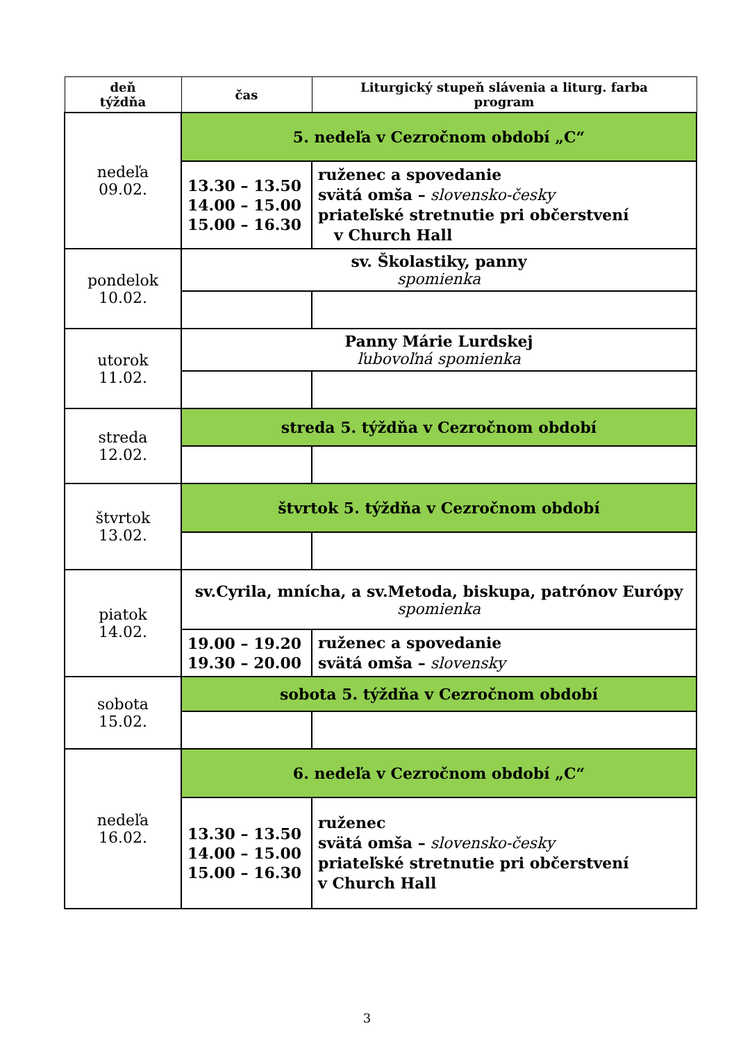| deň týždňa | čas | Liturgický stupeň slávenia a liturg. farba program |
| --- | --- | --- |
| nedeľa 09.02. | 5. nedeľa v Cezročnom období „C“ | |
| | 13.30 – 13.50 14.00 – 15.00 15.00 – 16.30 | ruženec a spovedanie svätá omša – slovensko-česky priateľské stretnutie pri občerstvení v Church Hall |
| pondelok 10.02. | sv. Školastiky, panny spomienka | |
| utorok 11.02. | Panny Márie Lurdskej ľubovoľná spomienka | |
| streda 12.02. | streda 5. týždňa v Cezročnom období | |
| štvrtok 13.02. | štvrtok 5. týždňa v Cezročnom období | |
| piatok 14.02. | sv.Cyrila, mnícha, a sv.Metoda, biskupa, patrónov Európy spomienka | |
| | 19.00 – 19.20 19.30 – 20.00 | ruženec a spovedanie svätá omša – slovensky |
| sobota 15.02. | sobota 5. týždňa v Cezročnom období | |
| nedeľa 16.02. | 6. nedeľa v Cezročnom období „C“ | |
| | 13.30 – 13.50 14.00 – 15.00 15.00 – 16.30 | ruženec svätá omša – slovensko-česky priateľské stretnutie pri občerstvení v Church Hall |
3